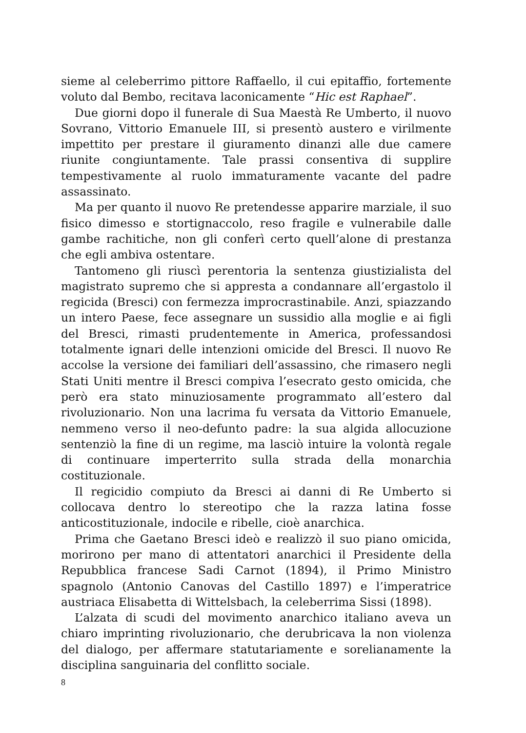sieme al celeberrimo pittore Raffaello, il cui epitaffio, fortemente voluto dal Bembo, recitava laconicamente “Hic est Raphael”.
Due giorni dopo il funerale di Sua Maestà Re Umberto, il nuovo Sovrano, Vittorio Emanuele III, si presentò austero e virilmente impettito per prestare il giuramento dinanzi alle due camere riunite congiuntamente. Tale prassi consentiva di supplire tempestivamente al ruolo immaturamente vacante del padre assassinato.
Ma per quanto il nuovo Re pretendesse apparire marziale, il suo fisico dimesso e stortignaccolo, reso fragile e vulnerabile dalle gambe rachitiche, non gli conferì certo quell’alone di prestanza che egli ambiva ostentare.
Tantomeno gli riuscì perentoria la sentenza giustizialista del magistrato supremo che si appresta a condannare all’ergastolo il regicida (Bresci) con fermezza improcrastinabile. Anzi, spiazzando un intero Paese, fece assegnare un sussidio alla moglie e ai figli del Bresci, rimasti prudentemente in America, professandosi totalmente ignari delle intenzioni omicide del Bresci. Il nuovo Re accolse la versione dei familiari dell’assassino, che rimasero negli Stati Uniti mentre il Bresci compiva l’esecrato gesto omicida, che però era stato minuziosamente programmato all’estero dal rivoluzionario. Non una lacrima fu versata da Vittorio Emanuele, nemmeno verso il neo-defunto padre: la sua algida allocuzione sentenziò la fine di un regime, ma lasciò intuire la volontà regale di continuare imperterrito sulla strada della monarchia costituzionale.
Il regicidio compiuto da Bresci ai danni di Re Umberto si collocava dentro lo stereotipo che la razza latina fosse anticostituzionale, indocile e ribelle, cioè anarchica.
Prima che Gaetano Bresci ideò e realizzò il suo piano omicida, morirono per mano di attentatori anarchici il Presidente della Repubblica francese Sadi Carnot (1894), il Primo Ministro spagnolo (Antonio Canovas del Castillo 1897) e l’imperatrice austriaca Elisabetta di Wittelsbach, la celeberrima Sissi (1898).
L’alzata di scudi del movimento anarchico italiano aveva un chiaro imprinting rivoluzionario, che derubricava la non violenza del dialogo, per affermare statutariamente e sorelianamente la disciplina sanguinaria del conflitto sociale.
8